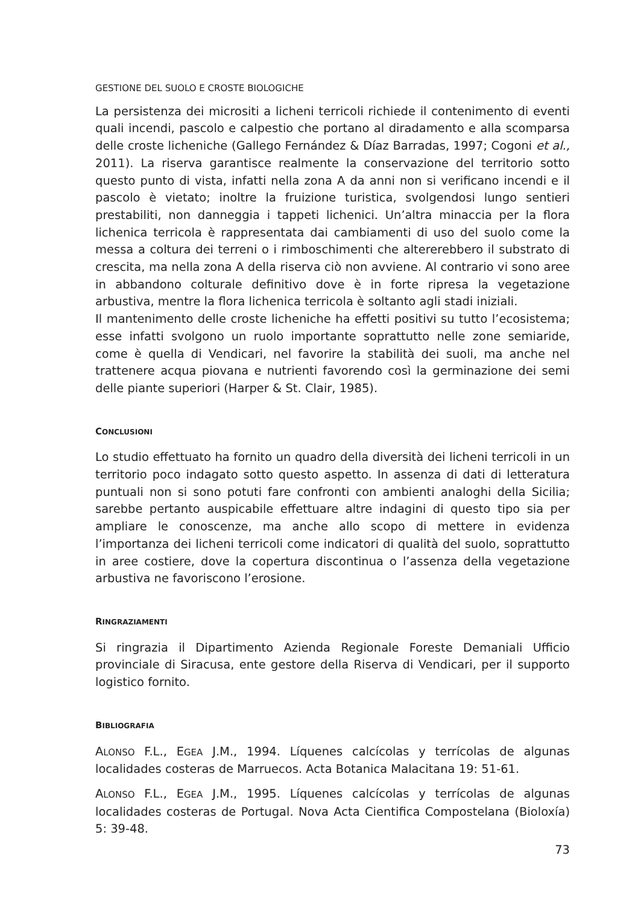GESTIONE DEL SUOLO E CROSTE BIOLOGICHE
La persistenza dei micrositi a licheni terricoli richiede il contenimento di eventi quali incendi, pascolo e calpestio che portano al diradamento e alla scomparsa delle croste licheniche (Gallego Fernández & Díaz Barradas, 1997; Cogoni et al., 2011). La riserva garantisce realmente la conservazione del territorio sotto questo punto di vista, infatti nella zona A da anni non si verificano incendi e il pascolo è vietato; inoltre la fruizione turistica, svolgendosi lungo sentieri prestabiliti, non danneggia i tappeti lichenici. Un’altra minaccia per la flora lichenica terricola è rappresentata dai cambiamenti di uso del suolo come la messa a coltura dei terreni o i rimboschimenti che altererebbero il substrato di crescita, ma nella zona A della riserva ciò non avviene. Al contrario vi sono aree in abbandono colturale definitivo dove è in forte ripresa la vegetazione arbustiva, mentre la flora lichenica terricola è soltanto agli stadi iniziali.
Il mantenimento delle croste licheniche ha effetti positivi su tutto l’ecosistema; esse infatti svolgono un ruolo importante soprattutto nelle zone semiaride, come è quella di Vendicari, nel favorire la stabilità dei suoli, ma anche nel trattenere acqua piovana e nutrienti favorendo così la germinazione dei semi delle piante superiori (Harper & St. Clair, 1985).
CONCLUSIONI
Lo studio effettuato ha fornito un quadro della diversità dei licheni terricoli in un territorio poco indagato sotto questo aspetto. In assenza di dati di letteratura puntuali non si sono potuti fare confronti con ambienti analoghi della Sicilia; sarebbe pertanto auspicabile effettuare altre indagini di questo tipo sia per ampliare le conoscenze, ma anche allo scopo di mettere in evidenza l’importanza dei licheni terricoli come indicatori di qualità del suolo, soprattutto in aree costiere, dove la copertura discontinua o l’assenza della vegetazione arbustiva ne favoriscono l’erosione.
RINGRAZIAMENTI
Si ringrazia il Dipartimento Azienda Regionale Foreste Demaniali Ufficio provinciale di Siracusa, ente gestore della Riserva di Vendicari, per il supporto logistico fornito.
BIBLIOGRAFIA
ALONSO F.L., EGEA J.M., 1994. Líquenes calcícolas y terrícolas de algunas localidades costeras de Marruecos. Acta Botanica Malacitana 19: 51-61.
ALONSO F.L., EGEA J.M., 1995. Líquenes calcícolas y terrícolas de algunas localidades costeras de Portugal. Nova Acta Cientifica Compostelana (Bioloxía) 5: 39-48.
73